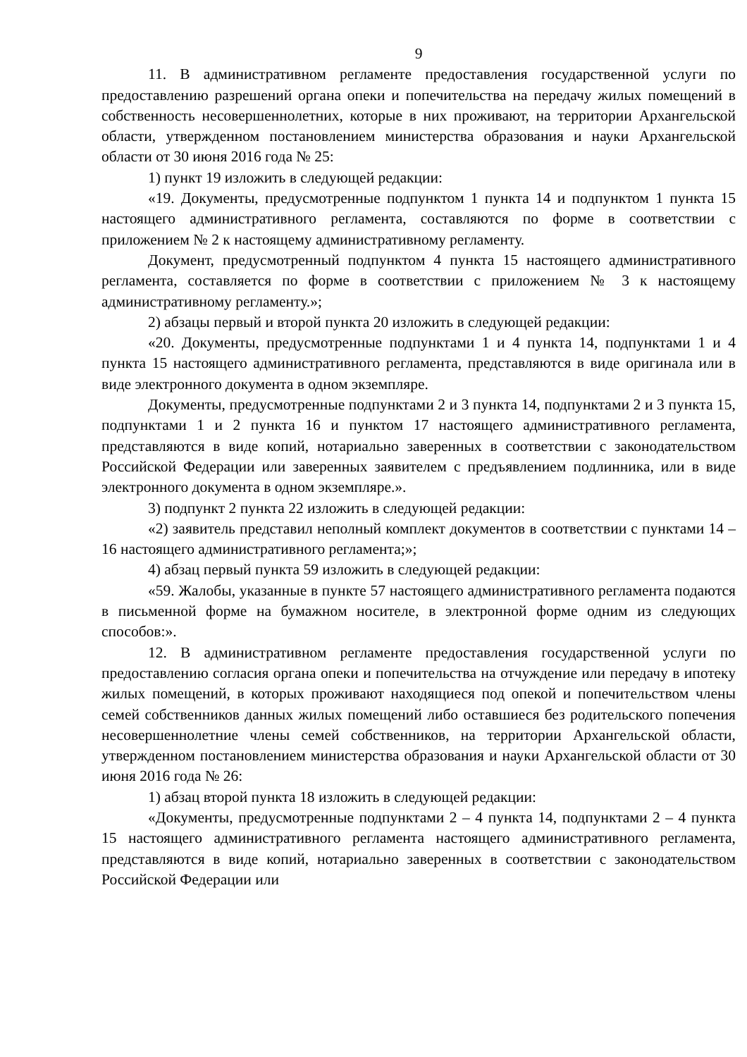9
11. В административном регламенте предоставления государственной услуги по предоставлению разрешений органа опеки и попечительства на передачу жилых помещений в собственность несовершеннолетних, которые в них проживают, на территории Архангельской области, утвержденном постановлением министерства образования и науки Архангельской области от 30 июня 2016 года № 25:
1) пункт 19 изложить в следующей редакции:
«19. Документы, предусмотренные подпунктом 1 пункта 14 и подпунктом 1 пункта 15 настоящего административного регламента, составляются по форме в соответствии с приложением № 2 к настоящему административному регламенту.
Документ, предусмотренный подпунктом 4 пункта 15 настоящего административного регламента, составляется по форме в соответствии с приложением № 3 к настоящему административному регламенту.»;
2) абзацы первый и второй пункта 20 изложить в следующей редакции:
«20. Документы, предусмотренные подпунктами 1 и 4 пункта 14, подпунктами 1 и 4 пункта 15 настоящего административного регламента, представляются в виде оригинала или в виде электронного документа в одном экземпляре.
Документы, предусмотренные подпунктами 2 и 3 пункта 14, подпунктами 2 и 3 пункта 15, подпунктами 1 и 2 пункта 16 и пунктом 17 настоящего административного регламента, представляются в виде копий, нотариально заверенных в соответствии с законодательством Российской Федерации или заверенных заявителем с предъявлением подлинника, или в виде электронного документа в одном экземпляре.».
3) подпункт 2 пункта 22 изложить в следующей редакции:
«2) заявитель представил неполный комплект документов в соответствии с пунктами 14 – 16 настоящего административного регламента;»;
4) абзац первый пункта 59 изложить в следующей редакции:
«59. Жалобы, указанные в пункте 57 настоящего административного регламента подаются в письменной форме на бумажном носителе, в электронной форме одним из следующих способов:».
12. В административном регламенте предоставления государственной услуги по предоставлению согласия органа опеки и попечительства на отчуждение или передачу в ипотеку жилых помещений, в которых проживают находящиеся под опекой и попечительством члены семей собственников данных жилых помещений либо оставшиеся без родительского попечения несовершеннолетние члены семей собственников, на территории Архангельской области, утвержденном постановлением министерства образования и науки Архангельской области от 30 июня 2016 года № 26:
1) абзац второй пункта 18 изложить в следующей редакции:
«Документы, предусмотренные подпунктами 2 – 4 пункта 14, подпунктами 2 – 4 пункта 15 настоящего административного регламента настоящего административного регламента, представляются в виде копий, нотариально заверенных в соответствии с законодательством Российской Федерации или